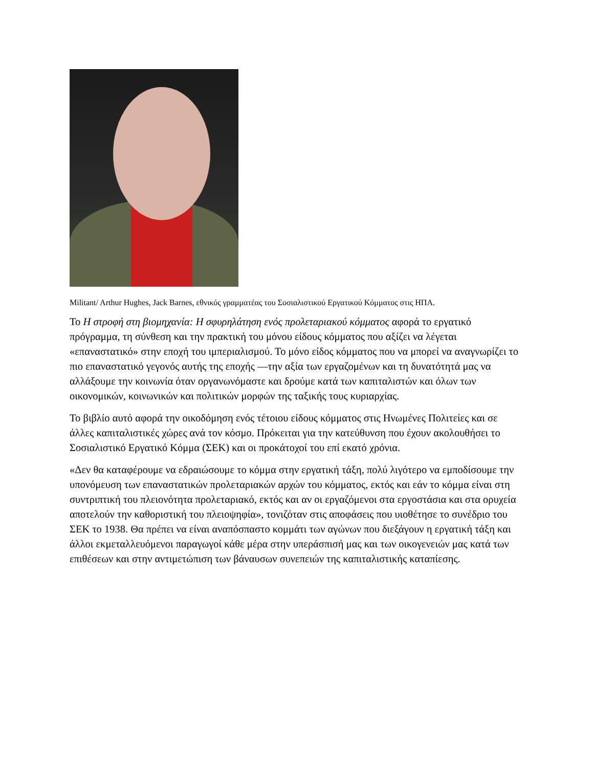Militant/ Arthur Hughes, Jack Barnes, εθνικός γραμματέας του Σοσιαλιστικού Εργατικού Κόμματος στις ΗΠΑ.
Το Η στροφή στη βιομηχανία: Η σφυρηλάτηση ενός προλεταριακού κόμματος αφορά το εργατικό πρόγραμμα, τη σύνθεση και την πρακτική του μόνου είδους κόμματος που αξίζει να λέγεται «επαναστατικό» στην εποχή του ιμπεριαλισμού. Το μόνο είδος κόμματος που να μπορεί να αναγνωρίζει το πιο επαναστατικό γεγονός αυτής της εποχής —την αξία των εργαζομένων και τη δυνατότητά μας να αλλάξουμε την κοινωνία όταν οργανωνόμαστε και δρούμε κατά των καπιταλιστών και όλων των οικονομικών, κοινωνικών και πολιτικών μορφών της ταξικής τους κυριαρχίας.
Το βιβλίο αυτό αφορά την οικοδόμηση ενός τέτοιου είδους κόμματος στις Ηνωμένες Πολιτείες και σε άλλες καπιταλιστικές χώρες ανά τον κόσμο. Πρόκειται για την κατεύθυνση που έχουν ακολουθήσει το Σοσιαλιστικό Εργατικό Κόμμα (ΣΕΚ) και οι προκάτοχοί του επί εκατό χρόνια.
«Δεν θα καταφέρουμε να εδραιώσουμε το κόμμα στην εργατική τάξη, πολύ λιγότερο να εμποδίσουμε την υπονόμευση των επαναστατικών προλεταριακών αρχών του κόμματος, εκτός και εάν το κόμμα είναι στη συντριπτική του πλειονότητα προλεταριακό, εκτός και αν οι εργαζόμενοι στα εργοστάσια και στα ορυχεία αποτελούν την καθοριστική του πλειοψηφία», τονιζόταν στις αποφάσεις που υιοθέτησε το συνέδριο του ΣΕΚ το 1938. Θα πρέπει να είναι αναπόσπαστο κομμάτι των αγώνων που διεξάγουν η εργατική τάξη και άλλοι εκμεταλλευόμενοι παραγωγοί κάθε μέρα στην υπεράσπισή μας και των οικογενειών μας κατά των επιθέσεων και στην αντιμετώπιση των βάναυσων συνεπειών της καπιταλιστικής καταπίεσης.